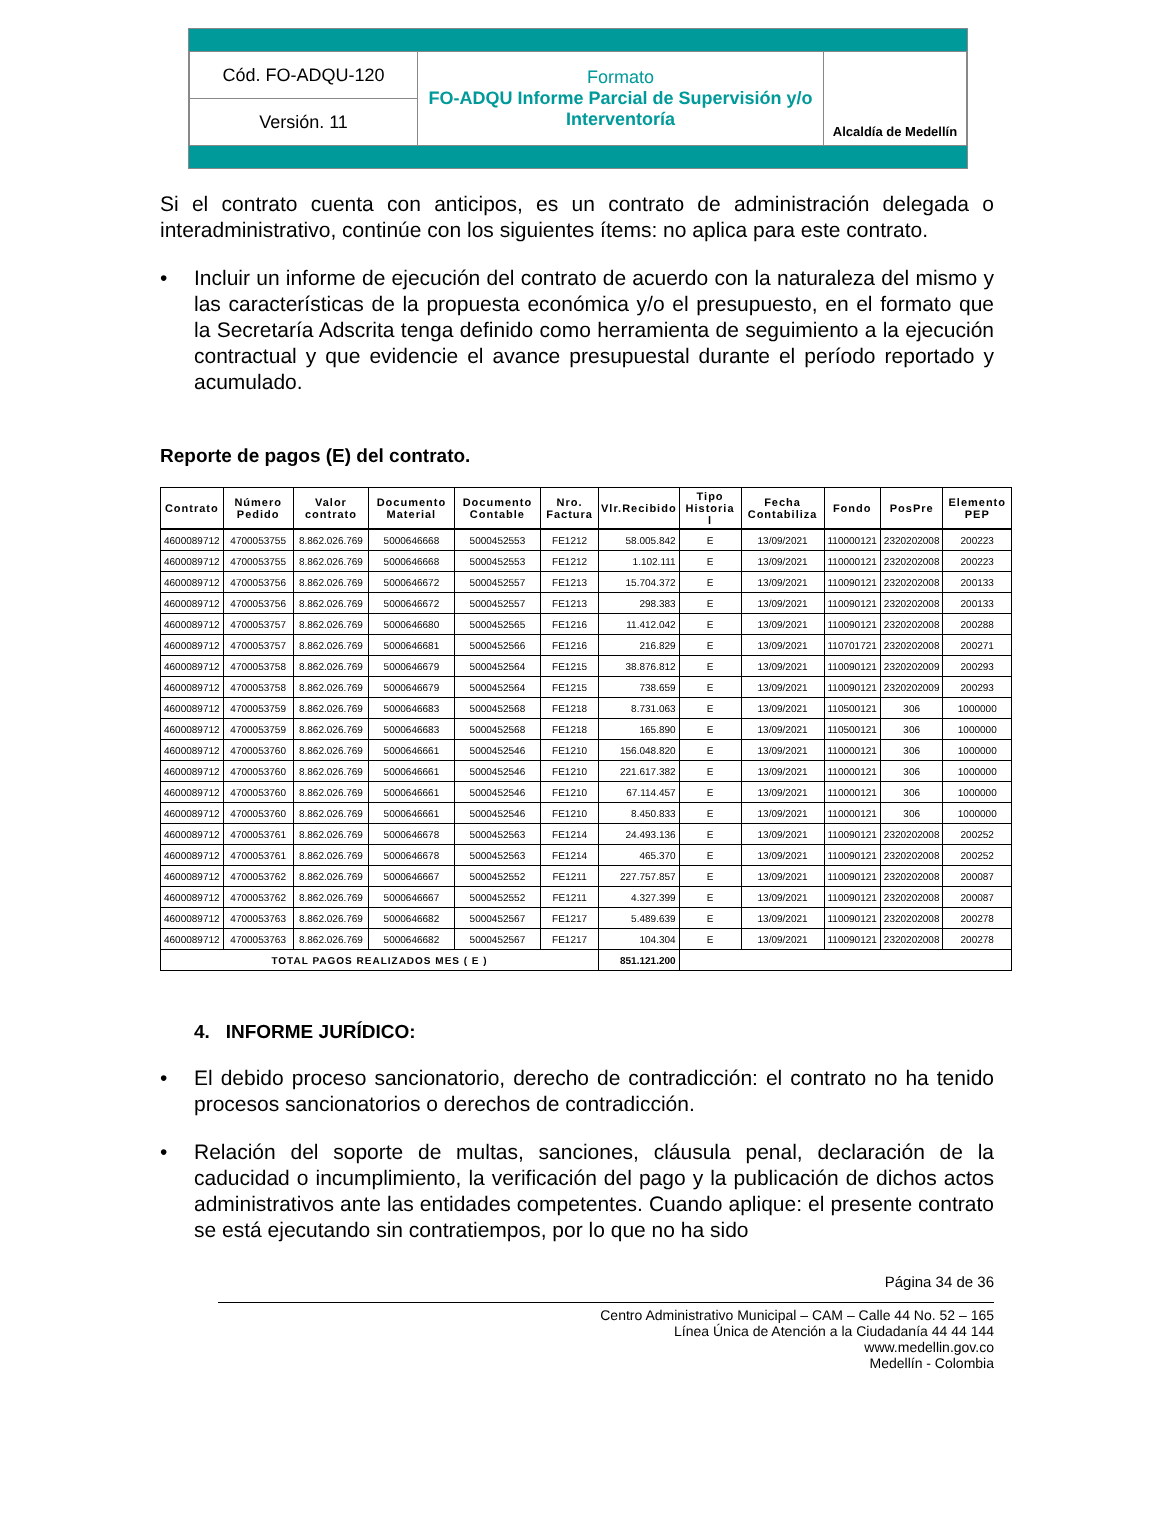| Cód. FO-ADQU-120 | Formato FO-ADQU Informe Parcial de Supervisión y/o Interventoría | Alcaldía de Medellín |
| Versión. 11 | | |
Si el contrato cuenta con anticipos, es un contrato de administración delegada o interadministrativo, continúe con los siguientes ítems: no aplica para este contrato.
• Incluir un informe de ejecución del contrato de acuerdo con la naturaleza del mismo y las características de la propuesta económica y/o el presupuesto, en el formato que la Secretaría Adscrita tenga definido como herramienta de seguimiento a la ejecución contractual y que evidencie el avance presupuestal durante el período reportado y acumulado.
Reporte de pagos (E) del contrato.
| Contrato | Número Pedido | Valor contrato | Documento Material | Documento Contable | Nro. Factura | Vlr.Recibido | Tipo Historia l | Fecha Contabiliza | Fondo | PosPre | Elemento PEP |
| --- | --- | --- | --- | --- | --- | --- | --- | --- | --- | --- | --- |
| 4600089712 | 4700053755 | 8.862.026.769 | 5000646668 | 5000452553 | FE1212 | 58.005.842 | E | 13/09/2021 | 110000121 | 2320202008 | 200223 |
| 4600089712 | 4700053755 | 8.862.026.769 | 5000646668 | 5000452553 | FE1212 | 1.102.111 | E | 13/09/2021 | 110000121 | 2320202008 | 200223 |
| 4600089712 | 4700053756 | 8.862.026.769 | 5000646672 | 5000452557 | FE1213 | 15.704.372 | E | 13/09/2021 | 110090121 | 2320202008 | 200133 |
| 4600089712 | 4700053756 | 8.862.026.769 | 5000646672 | 5000452557 | FE1213 | 298.383 | E | 13/09/2021 | 110090121 | 2320202008 | 200133 |
| 4600089712 | 4700053757 | 8.862.026.769 | 5000646680 | 5000452565 | FE1216 | 11.412.042 | E | 13/09/2021 | 110090121 | 2320202008 | 200288 |
| 4600089712 | 4700053757 | 8.862.026.769 | 5000646681 | 5000452566 | FE1216 | 216.829 | E | 13/09/2021 | 110701721 | 2320202008 | 200271 |
| 4600089712 | 4700053758 | 8.862.026.769 | 5000646679 | 5000452564 | FE1215 | 38.876.812 | E | 13/09/2021 | 110090121 | 2320202009 | 200293 |
| 4600089712 | 4700053758 | 8.862.026.769 | 5000646679 | 5000452564 | FE1215 | 738.659 | E | 13/09/2021 | 110090121 | 2320202009 | 200293 |
| 4600089712 | 4700053759 | 8.862.026.769 | 5000646683 | 5000452568 | FE1218 | 8.731.063 | E | 13/09/2021 | 110500121 | 306 | 1000000 |
| 4600089712 | 4700053759 | 8.862.026.769 | 5000646683 | 5000452568 | FE1218 | 165.890 | E | 13/09/2021 | 110500121 | 306 | 1000000 |
| 4600089712 | 4700053760 | 8.862.026.769 | 5000646661 | 5000452546 | FE1210 | 156.048.820 | E | 13/09/2021 | 110000121 | 306 | 1000000 |
| 4600089712 | 4700053760 | 8.862.026.769 | 5000646661 | 5000452546 | FE1210 | 221.617.382 | E | 13/09/2021 | 110000121 | 306 | 1000000 |
| 4600089712 | 4700053760 | 8.862.026.769 | 5000646661 | 5000452546 | FE1210 | 67.114.457 | E | 13/09/2021 | 110000121 | 306 | 1000000 |
| 4600089712 | 4700053760 | 8.862.026.769 | 5000646661 | 5000452546 | FE1210 | 8.450.833 | E | 13/09/2021 | 110000121 | 306 | 1000000 |
| 4600089712 | 4700053761 | 8.862.026.769 | 5000646678 | 5000452563 | FE1214 | 24.493.136 | E | 13/09/2021 | 110090121 | 2320202008 | 200252 |
| 4600089712 | 4700053761 | 8.862.026.769 | 5000646678 | 5000452563 | FE1214 | 465.370 | E | 13/09/2021 | 110090121 | 2320202008 | 200252 |
| 4600089712 | 4700053762 | 8.862.026.769 | 5000646667 | 5000452552 | FE1211 | 227.757.857 | E | 13/09/2021 | 110090121 | 2320202008 | 200087 |
| 4600089712 | 4700053762 | 8.862.026.769 | 5000646667 | 5000452552 | FE1211 | 4.327.399 | E | 13/09/2021 | 110090121 | 2320202008 | 200087 |
| 4600089712 | 4700053763 | 8.862.026.769 | 5000646682 | 5000452567 | FE1217 | 5.489.639 | E | 13/09/2021 | 110090121 | 2320202008 | 200278 |
| 4600089712 | 4700053763 | 8.862.026.769 | 5000646682 | 5000452567 | FE1217 | 104.304 | E | 13/09/2021 | 110090121 | 2320202008 | 200278 |
| TOTAL PAGOS REALIZADOS MES ( E ) | | | | | | 851.121.200 | | | | | |
4. INFORME JURÍDICO:
• El debido proceso sancionatorio, derecho de contradicción: el contrato no ha tenido procesos sancionatorios o derechos de contradicción.
• Relación del soporte de multas, sanciones, cláusula penal, declaración de la caducidad o incumplimiento, la verificación del pago y la publicación de dichos actos administrativos ante las entidades competentes. Cuando aplique: el presente contrato se está ejecutando sin contratiempos, por lo que no ha sido
Página 34 de 36
Centro Administrativo Municipal – CAM – Calle 44 No. 52 – 165
Línea Única de Atención a la Ciudadanía 44 44 144
www.medellin.gov.co
Medellín - Colombia